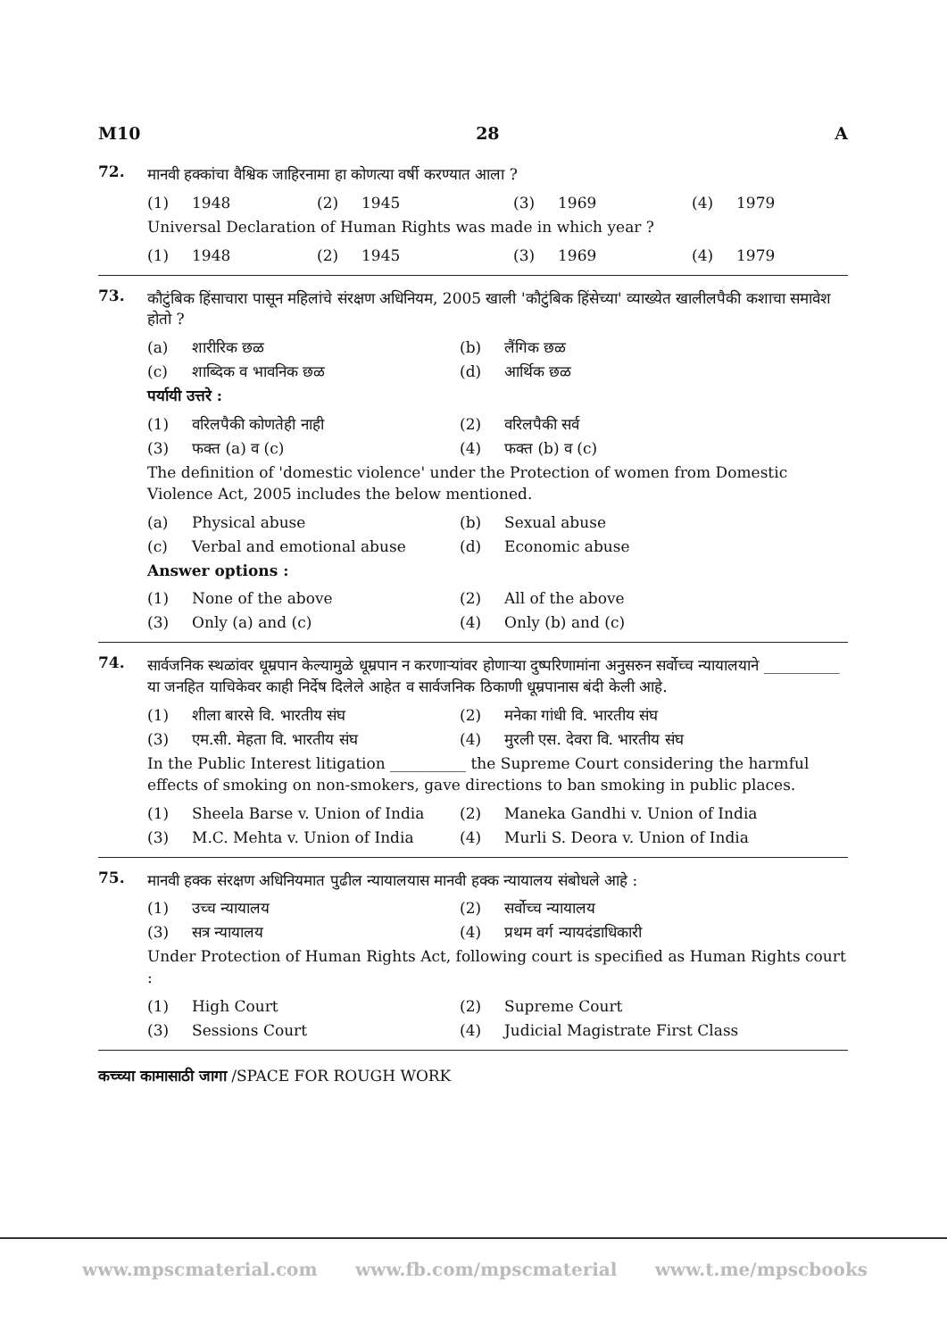M10 28 A
72.
मानवी हक्कांचा वैश्विक जाहिरनामा हा कोणत्या वर्षी करण्यात आला ?
(1) 1948 (2) 1945 (3) 1969 (4) 1979
Universal Declaration of Human Rights was made in which year ?
(1) 1948 (2) 1945 (3) 1969 (4) 1979
73.
कौटुंबिक हिंसाचारा पासून महिलांचे संरक्षण अधिनियम, 2005 खाली 'कौटुंबिक हिंसेच्या' व्याख्येत खालीलपैकी कशाचा समावेश होतो ?
(a) शारीरिक छळ (b) लैंगिक छळ (c) शाब्दिक व भावनिक छळ (d) आर्थिक छळ
पर्यायी उत्तरे :
(1) वरिलपैकी कोणतेही नाही (2) वरिलपैकी सर्व (3) फक्त (a) व (c) (4) फक्त (b) व (c)
The definition of 'domestic violence' under the Protection of women from Domestic Violence Act, 2005 includes the below mentioned.
(a) Physical abuse (b) Sexual abuse (c) Verbal and emotional abuse (d) Economic abuse
Answer options :
(1) None of the above (2) All of the above (3) Only (a) and (c) (4) Only (b) and (c)
74.
सार्वजनिक स्थळांवर धूम्रपान केल्यामुळे धूम्रपान न करणाऱ्यांवर होणाऱ्या दुष्परिणामांना अनुसरुन सर्वोच्च न्यायालयाने __________ या जनहित याचिकेवर काही निर्देष दिलेले आहेत व सार्वजनिक ठिकाणी धूम्रपानास बंदी केली आहे.
(1) शीला बारसे वि. भारतीय संघ (2) मनेका गांधी वि. भारतीय संघ (3) एम.सी. मेहता वि. भारतीय संघ (4) मुरली एस. देवरा वि. भारतीय संघ
In the Public Interest litigation __________ the Supreme Court considering the harmful effects of smoking on non-smokers, gave directions to ban smoking in public places.
(1) Sheela Barse v. Union of India (2) Maneka Gandhi v. Union of India (3) M.C. Mehta v. Union of India (4) Murli S. Deora v. Union of India
75.
मानवी हक्क संरक्षण अधिनियमात पुढील न्यायालयास मानवी हक्क न्यायालय संबोधले आहे :
(1) उच्च न्यायालय (2) सर्वोच्च न्यायालय (3) सत्र न्यायालय (4) प्रथम वर्ग न्यायदंडाधिकारी
Under Protection of Human Rights Act, following court is specified as Human Rights court :
(1) High Court (2) Supreme Court (3) Sessions Court (4) Judicial Magistrate First Class
कच्च्या कामासाठी जागा /SPACE FOR ROUGH WORK
www.mpscmaterial.com www.fb.com/mpscmaterial www.t.me/mpscbooks